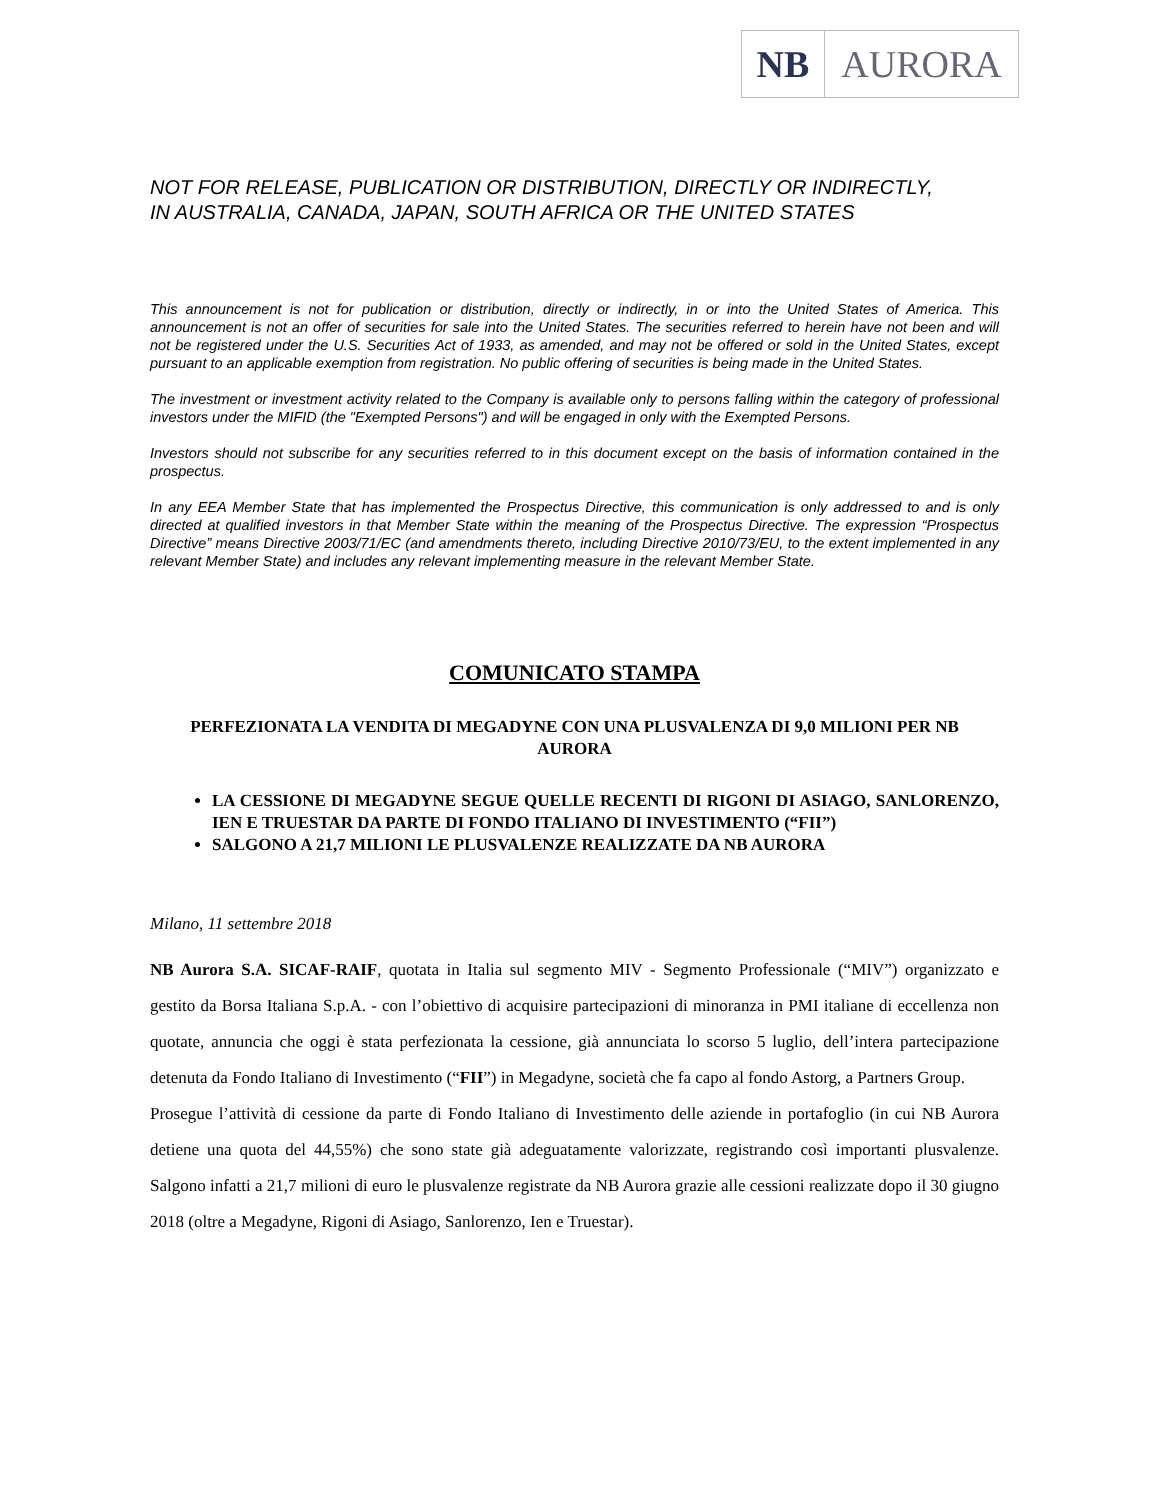NB AURORA
NOT FOR RELEASE, PUBLICATION OR DISTRIBUTION, DIRECTLY OR INDIRECTLY,
IN AUSTRALIA, CANADA, JAPAN, SOUTH AFRICA OR THE UNITED STATES
This announcement is not for publication or distribution, directly or indirectly, in or into the United States of America. This announcement is not an offer of securities for sale into the United States. The securities referred to herein have not been and will not be registered under the U.S. Securities Act of 1933, as amended, and may not be offered or sold in the United States, except pursuant to an applicable exemption from registration. No public offering of securities is being made in the United States.
The investment or investment activity related to the Company is available only to persons falling within the category of professional investors under the MIFID (the "Exempted Persons") and will be engaged in only with the Exempted Persons.
Investors should not subscribe for any securities referred to in this document except on the basis of information contained in the prospectus.
In any EEA Member State that has implemented the Prospectus Directive, this communication is only addressed to and is only directed at qualified investors in that Member State within the meaning of the Prospectus Directive. The expression “Prospectus Directive” means Directive 2003/71/EC (and amendments thereto, including Directive 2010/73/EU, to the extent implemented in any relevant Member State) and includes any relevant implementing measure in the relevant Member State.
COMUNICATO STAMPA
PERFEZIONATA LA VENDITA DI MEGADYNE CON UNA PLUSVALENZA DI 9,0 MILIONI PER NB AURORA
LA CESSIONE DI MEGADYNE SEGUE QUELLE RECENTI DI RIGONI DI ASIAGO, SANLORENZO, IEN E TRUESTAR DA PARTE DI FONDO ITALIANO DI INVESTIMENTO (“FII”)
SALGONO A 21,7 MILIONI LE PLUSVALENZE REALIZZATE DA NB AURORA
Milano, 11 settembre 2018
NB Aurora S.A. SICAF-RAIF, quotata in Italia sul segmento MIV - Segmento Professionale (“MIV”) organizzato e gestito da Borsa Italiana S.p.A. - con l’obiettivo di acquisire partecipazioni di minoranza in PMI italiane di eccellenza non quotate, annuncia che oggi è stata perfezionata la cessione, già annunciata lo scorso 5 luglio, dell’intera partecipazione detenuta da Fondo Italiano di Investimento (“FII”) in Megadyne, società che fa capo al fondo Astorg, a Partners Group.
Prosegue l’attività di cessione da parte di Fondo Italiano di Investimento delle aziende in portafoglio (in cui NB Aurora detiene una quota del 44,55%) che sono state già adeguatamente valorizzate, registrando così importanti plusvalenze. Salgono infatti a 21,7 milioni di euro le plusvalenze registrate da NB Aurora grazie alle cessioni realizzate dopo il 30 giugno 2018 (oltre a Megadyne, Rigoni di Asiago, Sanlorenzo, Ien e Truestar).